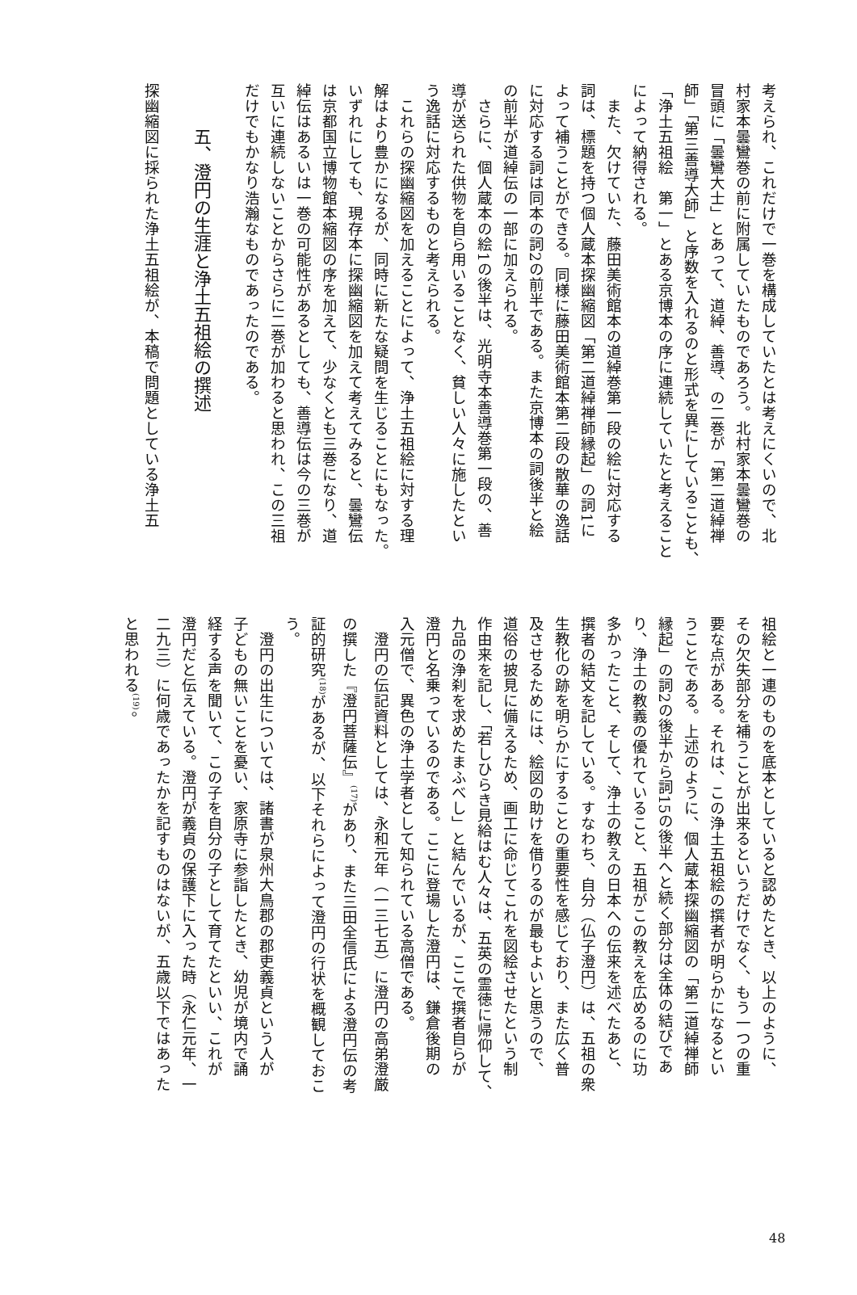考えられ、これだけで一巻を構成していたとは考えにくいので、北
村家本曇鸞巻の前に附属していたものであろう。北村家本曇鸞巻の
冒頭に「曇鸞大士」とあって、道綽、善導、の二巻が「第二道綽禅
師」「第三善導大師」と序数を入れるのと形式を異にしていることも、
「浄土五祖絵　第一」とある京博本の序に連続していたと考えること
によって納得される。
　また、欠けていた、藤田美術館本の道綽巻第一段の絵に対応する
詞は、標題を持つ個人蔵本探幽縮図「第二道綽禅師縁起」の詞1に
よって補うことができる。同様に藤田美術館本第二段の散華の逸話
に対応する詞は同本の詞2の前半である。また京博本の詞後半と絵
の前半が道綽伝の一部に加えられる。
　さらに、個人蔵本の絵1の後半は、光明寺本善導巻第一段の、善
導が送られた供物を自ら用いることなく、貧しい人々に施したとい
う逸話に対応するものと考えられる。
　これらの探幽縮図を加えることによって、浄土五祖絵に対する理
解はより豊かになるが、同時に新たな疑問を生じることにもなった。
いずれにしても、現存本に探幽縮図を加えて考えてみると、曇鸞伝
は京都国立博物館本縮図の序を加えて、少なくとも三巻になり、道
綽伝はあるいは一巻の可能性があるとしても、善導伝は今の三巻が
互いに連続しないことからさらに二巻が加わると思われ、この三祖
だけでもかなり浩瀚なものであったのである。
五、澄円の生涯と浄土五祖絵の撰述
探幽縮図に採られた浄土五祖絵が、本稿で問題としている浄土五
祖絵と一連のものを底本としていると認めたとき、以上のように、
その欠失部分を補うことが出来るというだけでなく、もう一つの重
要な点がある。それは、この浄土五祖絵の撰者が明らかになるとい
うことである。上述のように、個人蔵本探幽縮図の「第二道綽禅師
縁起」の詞2の後半から詞15の後半へと続く部分は全体の結びであ
り、浄土の教義の優れていること、五祖がこの教えを広めるのに功
多かったこと、そして、浄土の教えの日本への伝来を述べたあと、
撰者の結文を記している。すなわち、自分（仏子澄円）は、五祖の衆
生教化の跡を明らかにすることの重要性を感じており、また広く普
及させるためには、絵図の助けを借りるのが最もよいと思うので、
道俗の披見に備えるため、画工に命じてこれを図絵させたという制
作由来を記し、「若しひらき見給はむ人々は、五英の霊徳に帰仰して、
九品の浄刹を求めたまふべし」と結んでいるが、ここで撰者自らが
澄円と名乗っているのである。ここに登場した澄円は、鎌倉後期の
入元僧で、異色の浄土学者として知られている高僧である。
　澄円の伝記資料としては、永和元年（一三七五）に澄円の高弟澄厳
の撰した『澄円菩薩伝』<sup>(17)</sup>があり、また三田全信氏による澄円伝の考
証的研究<sup>(18)</sup>があるが、以下それらによって澄円の行状を概観しておこ
う。
　澄円の出生については、諸書が泉州大鳥郡の郡吏義貞という人が
子どもの無いことを憂い、家原寺に参詣したとき、幼児が境内で誦
経する声を聞いて、この子を自分の子として育てたといい、これが
澄円だと伝えている。澄円が義貞の保護下に入った時（永仁元年、一
二九三）に何歳であったかを記すものはないが、五歳以下ではあった
と思われる<sup>(19)</sup>。
48